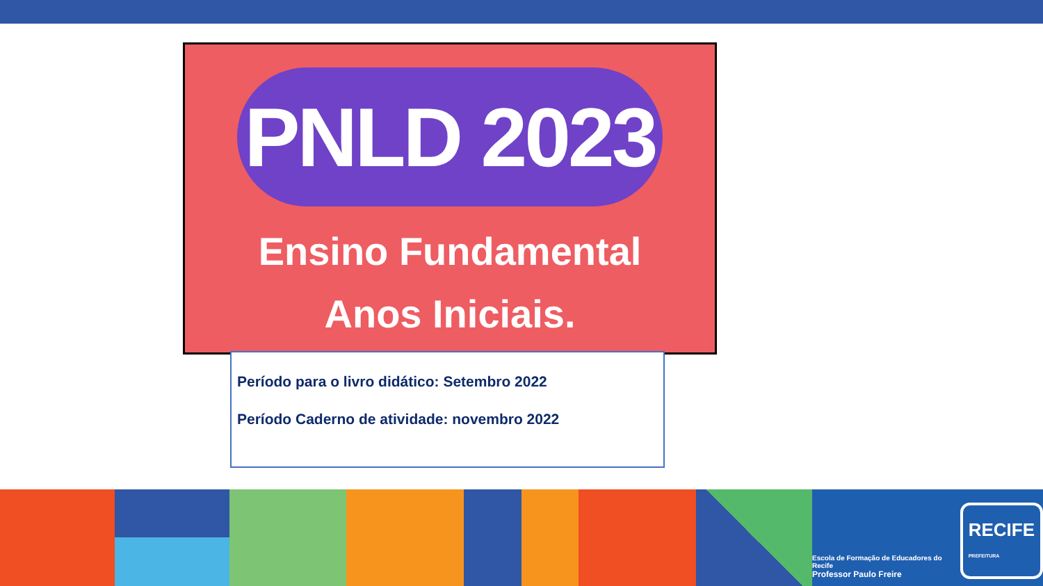PNLD 2023
Ensino Fundamental
Anos Iniciais.
Período para o livro didático: Setembro 2022
Período Caderno de atividade: novembro 2022
Escola de Formação de Educadores do Recife
Professor Paulo Freire RECIFE
PREFEITURA